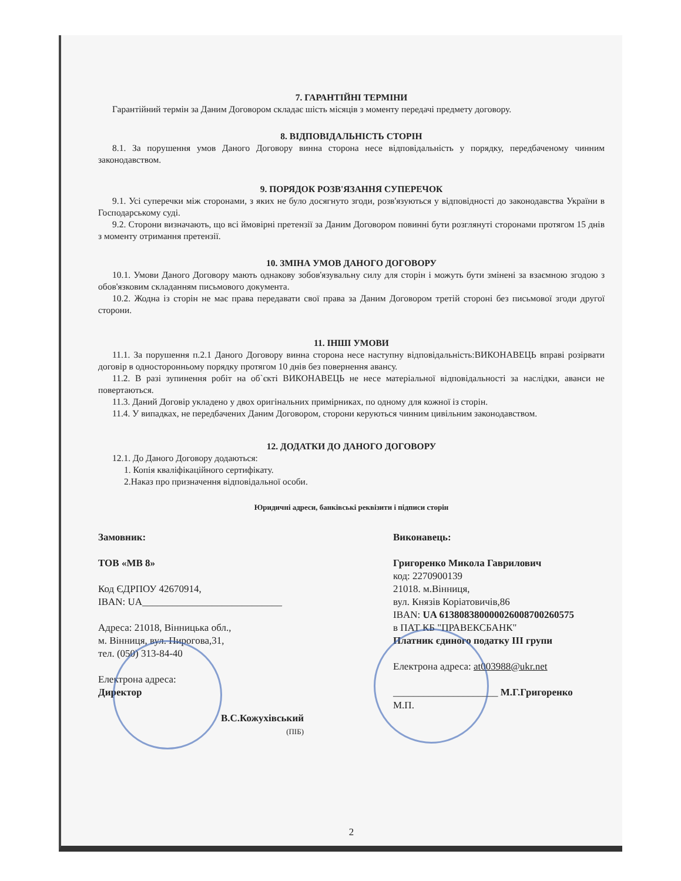7. ГАРАНТІЙНІ ТЕРМІНИ
Гарантійний термін за Даним Договором складає шість місяців з моменту передачі предмету договору.
8. ВІДПОВІДАЛЬНІСТЬ СТОРІН
8.1. За порушення умов Даного Договору винна сторона несе відповідальність у порядку, передбаченому чинним законодавством.
9. ПОРЯДОК РОЗВ'ЯЗАННЯ СУПЕРЕЧОК
9.1. Усі суперечки між сторонами, з яких не було досягнуто згоди, розв'язуються у відповідності до законодавства України в Господарському суді.
9.2. Сторони визначають, що всі ймовірні претензії за Даним Договором повинні бути розглянуті сторонами протягом 15 днів з моменту отримання претензії.
10. ЗМІНА УМОВ ДАНОГО ДОГОВОРУ
10.1. Умови Даного Договору мають однакову зобов'язувальну силу для сторін і можуть бути змінені за взаємною згодою з обов'язковим складанням письмового документа.
10.2. Жодна із сторін не має права передавати свої права за Даним Договором третій стороні без письмової згоди другої сторони.
11. ІНШІ УМОВИ
11.1. За порушення п.2.1 Даного Договору винна сторона несе наступну відповідальність:ВИКОНАВЕЦЬ вправі розірвати договір в односторонньому порядку протягом 10 днів без повернення авансу.
11.2. В разі зупинення робіт на об`єкті ВИКОНАВЕЦЬ не несе матеріальної відповідальності за наслідки, аванси не повертаються.
11.3. Даний Договір укладено у двох оригінальних примірниках, по одному для кожної із сторін.
11.4. У випадках, не передбачених Даним Договором, сторони керуються чинним цивільним законодавством.
12. ДОДАТКИ ДО ДАНОГО ДОГОВОРУ
12.1. До Даного Договору додаються:
1. Копія кваліфікаційного сертифікату.
2.Наказ про призначення відповідальної особи.
Юридичні адреси, банківські реквізити і підписи сторін
Замовник:
ТОВ «МВ 8»
Код ЄДРПОУ 42670914,
IBAN: UA____________________________
Адреса: 21018, Вінницька обл.,
м. Вінниця, вул. Пирогова,31,
тел. (050) 313-84-40
Електрона адреса:
Директор
В.С.Кожухівський
(ПІБ)
Виконавець:
Григоренко Микола Гаврилович
код: 2270900139
21018. м.Вінниця,
вул. Князів Коріатовичів,86
IBAN: UA 613808380000026008700260575
в ПАТ КБ "ПРАВЕКСБАНК"
Платник єдиного податку ІІІ групи
Електрона адреса: at003988@ukr.net
_____________________ М.Г.Григоренко
М.П.
2